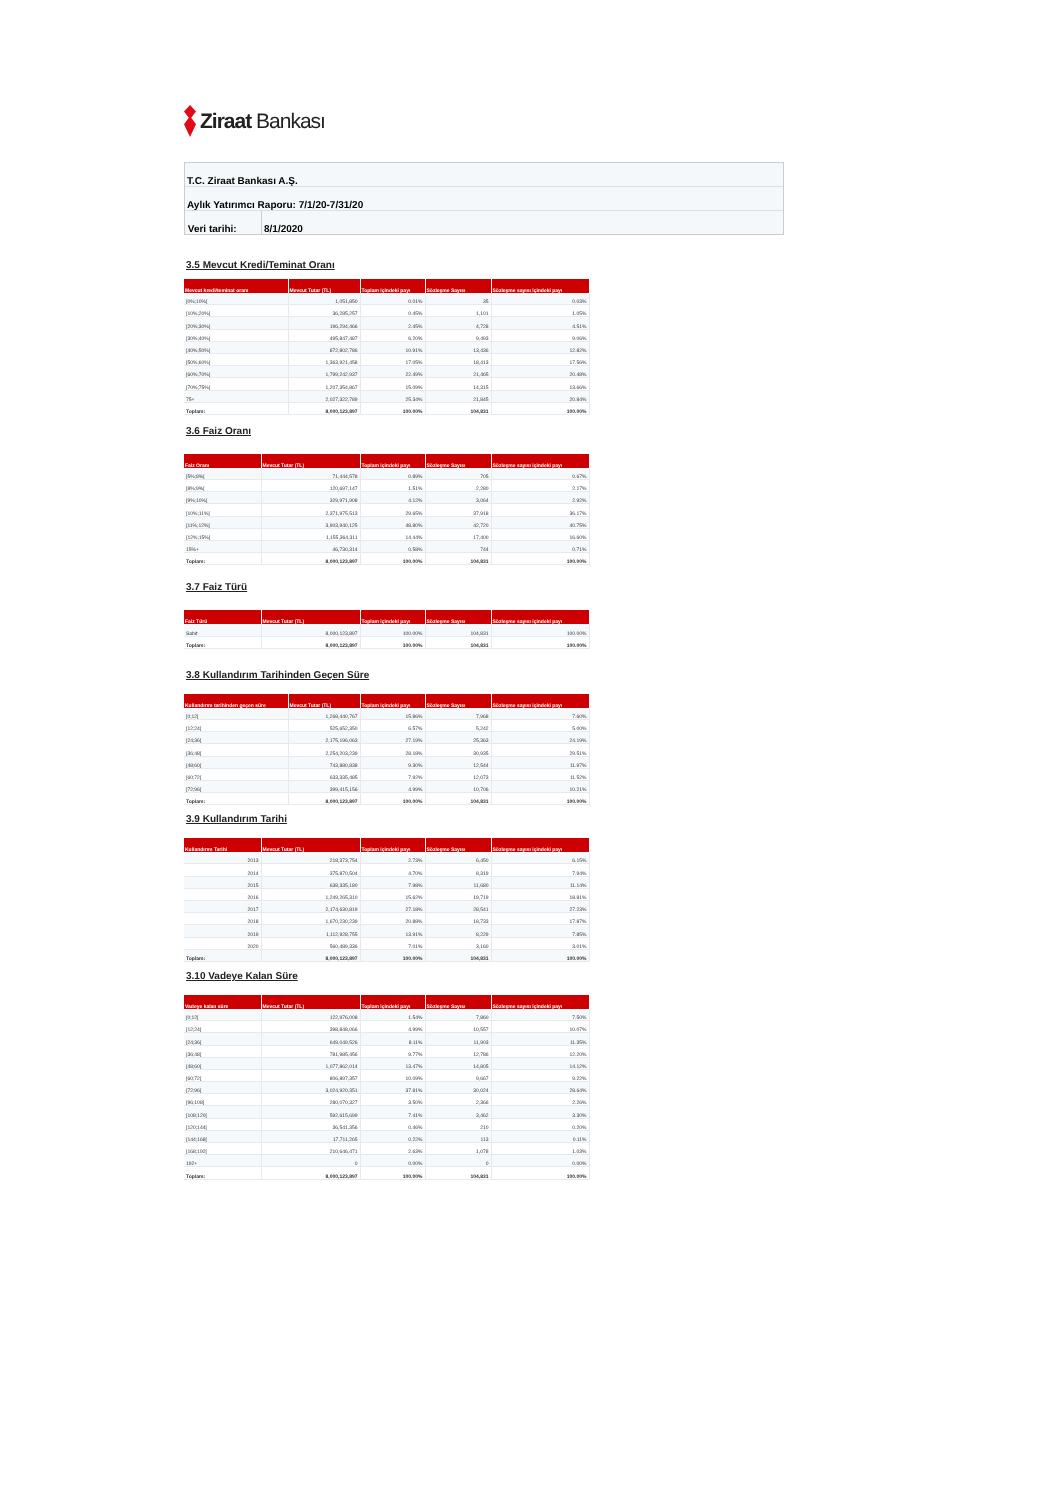Ziraat Bankası
T.C. Ziraat Bankası A.Ş.
Aylık Yatırımcı Raporu: 7/1/20-7/31/20
Veri tarihi: 8/1/2020
3.5 Mevcut Kredi/Teminat Oranı
| Mevcut kredi/teminat oranı | Mevcut Tutar (TL) | Toplam içindeki payı | Sözleşme Sayısı | Sözleşme sayısı içindeki payı |
| --- | --- | --- | --- | --- |
| [0%;10%[ | 1,051,850 | 0.01% | 35 | 0.03% |
| [10%;20%[ | 36,285,257 | 0.45% | 1,101 | 1.05% |
| [20%;30%[ | 196,294,466 | 2.45% | 4,728 | 4.51% |
| [30%;40%[ | 495,847,487 | 6.20% | 9,493 | 9.06% |
| [40%;50%[ | 872,802,786 | 10.91% | 13,436 | 12.82% |
| [50%;60%[ | 1,363,921,458 | 17.05% | 18,413 | 17.56% |
| [60%;70%[ | 1,799,242,937 | 22.49% | 21,465 | 20.48% |
| [70%;75%[ | 1,207,354,867 | 15.09% | 14,315 | 13.66% |
| 75+ | 2,027,322,789 | 25.34% | 21,845 | 20.84% |
| Toplam: | 8,000,123,897 | 100.00% | 104,831 | 100.00% |
3.6 Faiz Oranı
| Faiz Oranı | Mevcut Tutar (TL) | Toplam içindeki payı | Sözleşme Sayısı | Sözleşme sayısı içindeki payı |
| --- | --- | --- | --- | --- |
| [5%;8%[ | 71,444,578 | 0.89% | 705 | 0.67% |
| [8%;9%[ | 120,697,147 | 1.51% | 2,280 | 2.17% |
| [9%;10%[ | 329,971,908 | 4.12% | 3,064 | 2.92% |
| [10%;11%[ | 2,371,975,513 | 29.65% | 37,918 | 36.17% |
| [11%;12%[ | 3,903,940,125 | 48.80% | 42,720 | 40.75% |
| [12%;15%[ | 1,155,364,311 | 14.44% | 17,400 | 16.60% |
| 15%+ | 46,730,314 | 0.58% | 744 | 0.71% |
| Toplam: | 8,000,123,897 | 100.00% | 104,831 | 100.00% |
3.7 Faiz Türü
| Faiz Türü | Mevcut Tutar (TL) | Toplam içindeki payı | Sözleşme Sayısı | Sözleşme sayısı içindeki payı |
| --- | --- | --- | --- | --- |
| Sabit | 8,000,123,897 | 100.00% | 104,831 | 100.00% |
| Toplam: | 8,000,123,897 | 100.00% | 104,831 | 100.00% |
3.8 Kullandırım Tarihinden Geçen Süre
| Kullandırım tarihinden geçen süre | Mevcut Tutar (TL) | Toplam içindeki payı | Sözleşme Sayısı | Sözleşme sayısı içindeki payı |
| --- | --- | --- | --- | --- |
| [0;12[ | 1,268,440,767 | 15.86% | 7,968 | 7.60% |
| [12;24[ | 525,652,350 | 6.57% | 5,242 | 5.00% |
| [24;36[ | 2,175,196,063 | 27.19% | 25,363 | 24.19% |
| [36;48[ | 2,254,203,239 | 28.18% | 30,935 | 29.51% |
| [48;60[ | 743,880,838 | 9.30% | 12,544 | 11.97% |
| [60;72[ | 633,335,485 | 7.92% | 12,073 | 11.52% |
| [72;96[ | 399,415,156 | 4.99% | 10,706 | 10.21% |
| Toplam: | 8,000,123,897 | 100.00% | 104,831 | 100.00% |
3.9 Kullandırım Tarihi
| Kullandırım Tarihi | Mevcut Tutar (TL) | Toplam içindeki payı | Sözleşme Sayısı | Sözleşme sayısı içindeki payı |
| --- | --- | --- | --- | --- |
| 2013 | 218,373,754 | 2.73% | 6,450 | 6.15% |
| 2014 | 375,870,504 | 4.70% | 8,319 | 7.94% |
| 2015 | 638,335,180 | 7.98% | 11,680 | 11.14% |
| 2016 | 1,249,265,310 | 15.62% | 19,719 | 18.81% |
| 2017 | 2,174,630,819 | 27.18% | 28,541 | 27.23% |
| 2018 | 1,670,230,239 | 20.88% | 18,733 | 17.87% |
| 2019 | 1,112,928,755 | 13.91% | 8,229 | 7.85% |
| 2020 | 560,489,336 | 7.01% | 3,160 | 3.01% |
| Toplam: | 8,000,123,897 | 100.00% | 104,831 | 100.00% |
3.10 Vadeye Kalan Süre
| Vadeye kalan süre | Mevcut Tutar (TL) | Toplam içindeki payı | Sözleşme Sayısı | Sözleşme sayısı içindeki payı |
| --- | --- | --- | --- | --- |
| [0;12[ | 122,976,008 | 1.54% | 7,860 | 7.50% |
| [12;24[ | 398,848,066 | 4.99% | 10,557 | 10.07% |
| [24;36[ | 649,049,526 | 8.11% | 11,903 | 11.35% |
| [36;48[ | 781,985,456 | 9.77% | 12,786 | 12.20% |
| [48;60[ | 1,077,862,014 | 13.47% | 14,805 | 14.12% |
| [60;72[ | 806,897,357 | 10.09% | 9,667 | 9.22% |
| [72;96[ | 3,024,920,351 | 37.81% | 30,024 | 28.64% |
| [96;108[ | 280,070,327 | 3.50% | 2,366 | 2.26% |
| [108;120[ | 592,615,699 | 7.41% | 3,462 | 3.30% |
| [120;144[ | 36,541,356 | 0.46% | 210 | 0.20% |
| [144;168[ | 17,711,265 | 0.22% | 113 | 0.11% |
| [168;192[ | 210,646,471 | 2.63% | 1,078 | 1.03% |
| 192+ | 0 | 0.00% | 0 | 0.00% |
| Toplam: | 8,000,123,897 | 100.00% | 104,831 | 100.00% |